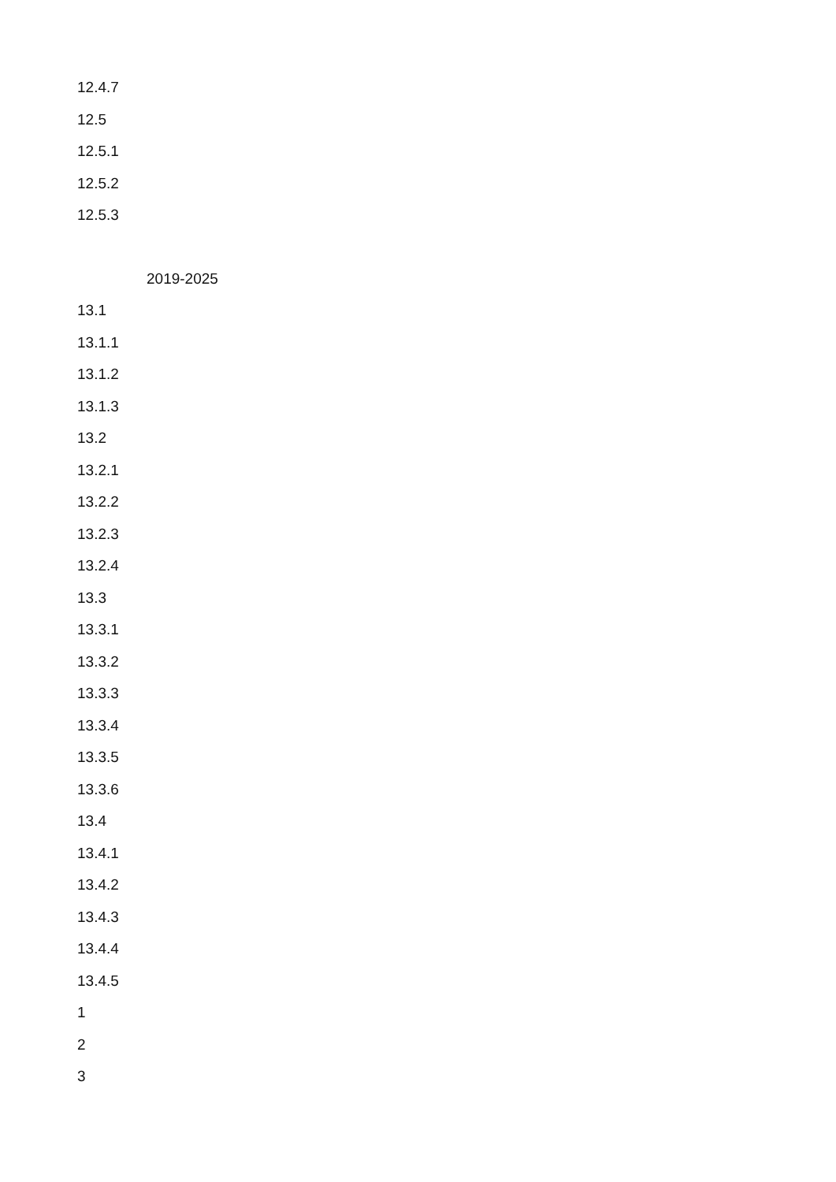12.4.7
12.5
12.5.1
12.5.2
12.5.3
2019-2025
13.1
13.1.1
13.1.2
13.1.3
13.2
13.2.1
13.2.2
13.2.3
13.2.4
13.3
13.3.1
13.3.2
13.3.3
13.3.4
13.3.5
13.3.6
13.4
13.4.1
13.4.2
13.4.3
13.4.4
13.4.5
1
2
3